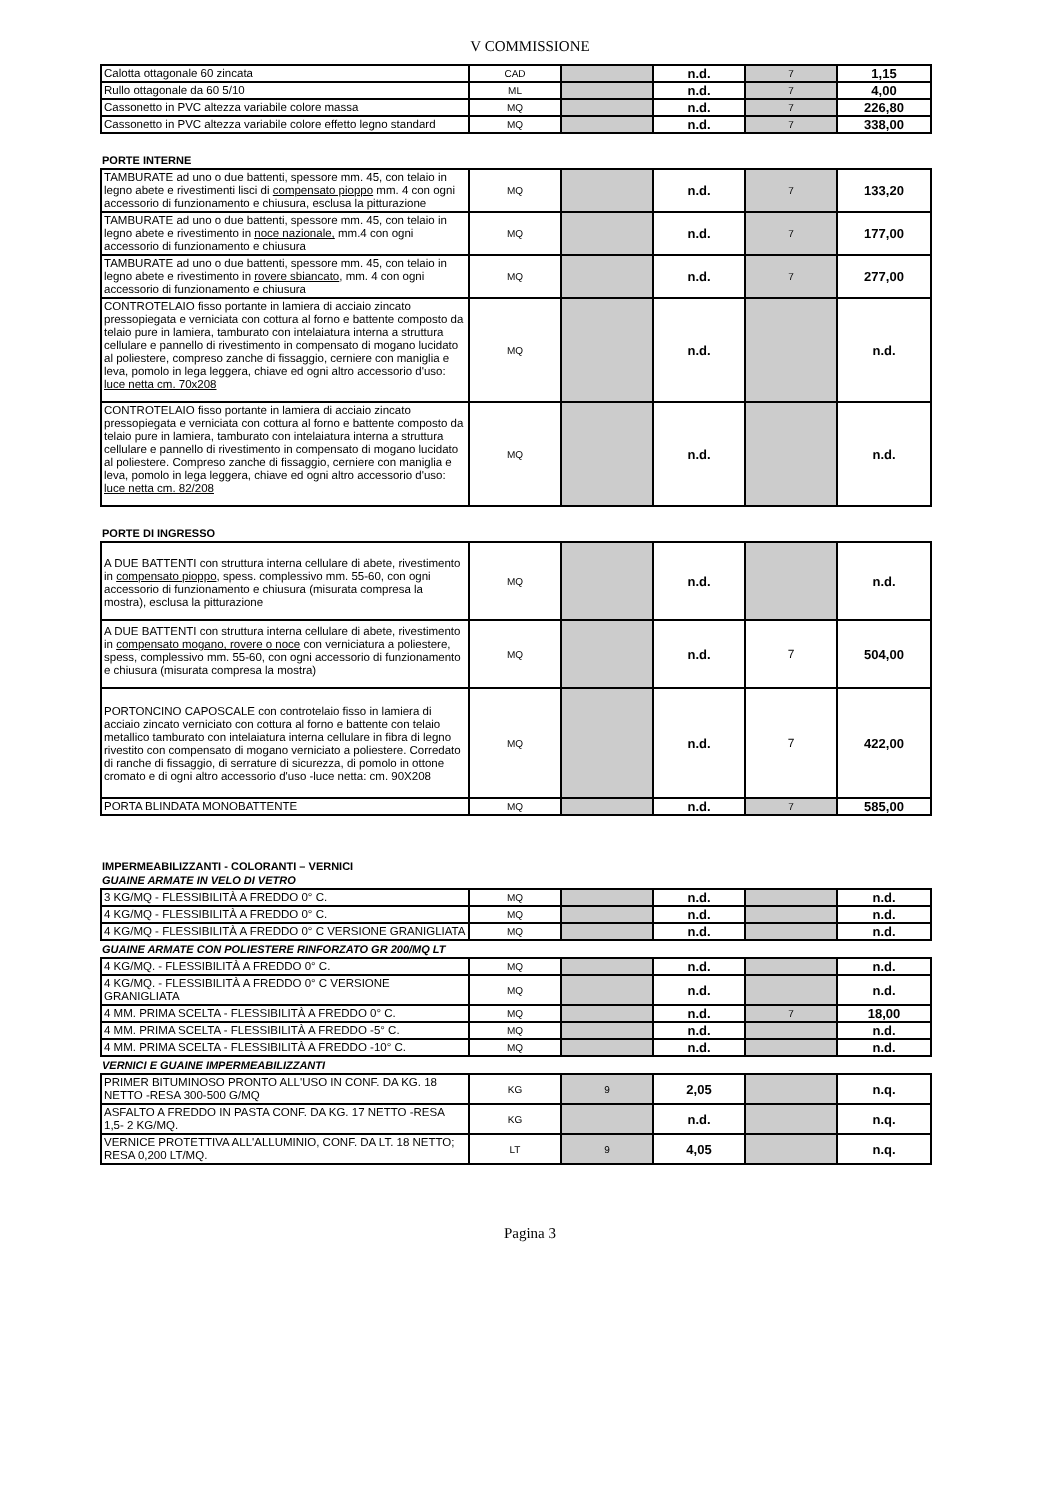V COMMISSIONE
| Calotta ottagonale 60 zincata | CAD | | n.d. | 7 | 1,15 |
| Rullo ottagonale da 60 5/10 | ML | | n.d. | 7 | 4,00 |
| Cassonetto in PVC altezza variabile colore massa | MQ | | n.d. | 7 | 226,80 |
| Cassonetto in PVC altezza variabile colore effetto legno standard | MQ | | n.d. | 7 | 338,00 |
PORTE INTERNE
| TAMBURATE ad uno o due battenti, spessore mm. 45, con telaio in legno abete e rivestimenti lisci di compensato pioppo mm. 4 con ogni accessorio di funzionamento e chiusura, esclusa la pitturazione | MQ | | n.d. | 7 | 133,20 |
| TAMBURATE ad uno o due battenti, spessore mm. 45, con telaio in legno abete e rivestimento in noce nazionale, mm.4 con ogni accessorio di funzionamento e chiusura | MQ | | n.d. | 7 | 177,00 |
| TAMBURATE ad uno o due battenti, spessore mm. 45, con telaio in legno abete e rivestimento in rovere sbiancato , mm. 4 con ogni accessorio di funzionamento e chiusura | MQ | | n.d. | 7 | 277,00 |
| CONTROTELAIO fisso portante in lamiera di acciaio zincato pressopiegata e verniciata con cottura al forno e battente composto da telaio pure in lamiera, tamburato con intelaiatura interna a struttura cellulare e pannello di rivestimento in compensato di mogano lucidato al poliestere, compreso zanche di fissaggio, cerniere con maniglia e leva, pomolo in lega leggera, chiave ed ogni altro accessorio d'uso: luce netta cm. 70x208 | MQ | | n.d. | | n.d. |
| CONTROTELAIO fisso portante in lamiera di acciaio zincato pressopiegata e verniciata con cottura al forno e battente composto da telaio pure in lamiera, tamburato con intelaiatura interna a struttura cellulare e pannello di rivestimento in compensato di mogano lucidato al poliestere. Compreso zanche di fissaggio, cerniere con maniglia e leva, pomolo in lega leggera, chiave ed ogni altro accessorio d'uso: luce netta cm. 82/208 | MQ | | n.d. | | n.d. |
PORTE DI INGRESSO
| A DUE BATTENTI con struttura interna cellulare di abete, rivestimento in compensato pioppo , spess. complessivo mm. 55-60, con ogni accessorio di funzionamento e chiusura (misurata compresa la mostra), esclusa la pitturazione | MQ | | n.d. | | n.d. |
| A DUE BATTENTI con struttura interna cellulare di abete, rivestimento in compensato mogano, rovere o noce con verniciatura a poliestere, spess, complessivo mm. 55-60, con ogni accessorio di funzionamento e chiusura (misurata compresa la mostra) | MQ | | n.d. | 7 | 504,00 |
| PORTONCINO CAPOSCALE con controtelaio fisso in lamiera di acciaio zincato verniciato con cottura al forno e battente con telaio metallico tamburato con intelaiatura interna cellulare in fibra di legno rivestito con compensato di mogano verniciato a poliestere. Corredato di ranche di fissaggio, di serrature di sicurezza, di pomolo in ottone cromato e di ogni altro accessorio d'uso -luce netta: cm. 90X208 | MQ | | n.d. | 7 | 422,00 |
| PORTA BLINDATA MONOBATTENTE | MQ | | n.d. | 7 | 585,00 |
IMPERMEABILIZZANTI - COLORANTI – VERNICI
GUAINE ARMATE IN VELO DI VETRO
| 3 KG/MQ - FLESSIBILITÀ A FREDDO 0° C. | MQ | | n.d. | | n.d. |
| 4 KG/MQ - FLESSIBILITÀ A FREDDO 0° C. | MQ | | n.d. | | n.d. |
| 4 KG/MQ - FLESSIBILITÀ A FREDDO 0° C VERSIONE GRANIGLIATA | MQ | | n.d. | | n.d. |
GUAINE ARMATE CON POLIESTERE RINFORZATO GR 200/MQ LT
| 4 KG/MQ. - FLESSIBILITÀ A FREDDO 0° C. | MQ | | n.d. | | n.d. |
| 4 KG/MQ. - FLESSIBILITÀ A FREDDO 0° C VERSIONE GRANIGLIATA | MQ | | n.d. | | n.d. |
| 4 MM. PRIMA SCELTA - FLESSIBILITÀ A FREDDO 0° C. | MQ | | n.d. | 7 | 18,00 |
| 4 MM. PRIMA SCELTA - FLESSIBILITÀ A FREDDO -5° C. | MQ | | n.d. | | n.d. |
| 4 MM. PRIMA SCELTA - FLESSIBILITÀ A FREDDO -10° C. | MQ | | n.d. | | n.d. |
VERNICI E GUAINE IMPERMEABILIZZANTI
| PRIMER BITUMINOSO PRONTO ALL'USO IN CONF. DA KG. 18 NETTO -RESA 300-500 G/MQ | KG | 9 | 2,05 | | n.q. |
| ASFALTO A FREDDO IN PASTA CONF. DA KG. 17 NETTO -RESA 1,5- 2 KG/MQ. | KG | | n.d. | | n.q. |
| VERNICE PROTETTIVA ALL'ALLUMINIO, CONF. DA LT. 18 NETTO; RESA 0,200 LT/MQ. | LT | 9 | 4,05 | | n.q. |
Pagina 3